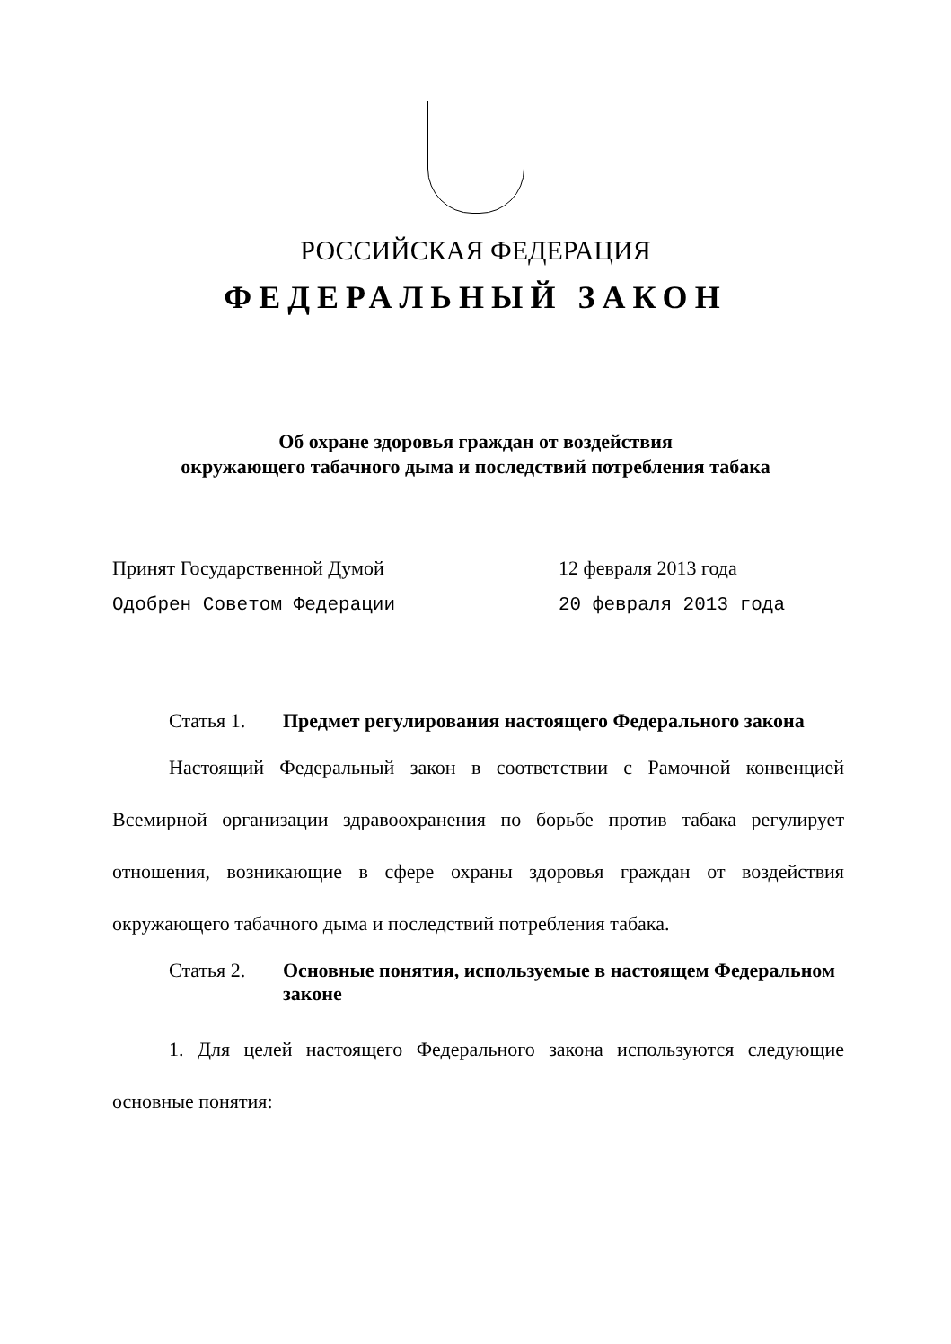РОССИЙСКАЯ ФЕДЕРАЦИЯ
ФЕДЕРАЛЬНЫЙ ЗАКОН
Об охране здоровья граждан от воздействия
окружающего табачного дыма и последствий потребления табака
Принят Государственной Думой 12 февраля 2013 года
Одобрен Советом Федерации 20 февраля 2013 года
Статья 1. Предмет регулирования настоящего Федерального закона
Настоящий Федеральный закон в соответствии с Рамочной конвенцией Всемирной организации здравоохранения по борьбе против табака регулирует отношения, возникающие в сфере охраны здоровья граждан от воздействия окружающего табачного дыма и последствий потребления табака.
Статья 2. Основные понятия, используемые в настоящем Федеральном законе
1. Для целей настоящего Федерального закона используются следующие основные понятия: